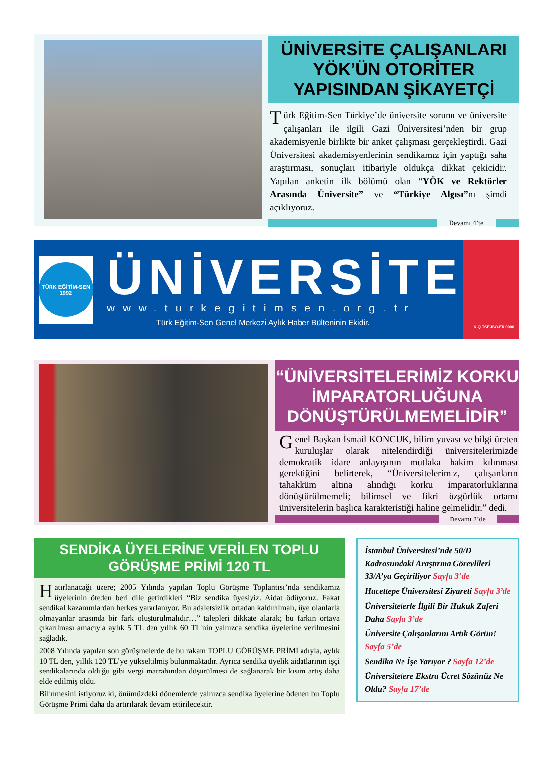ÜNİVERSİTE ÇALIŞANLARI YÖK’ÜN OTORİTER YAPISINDAN ŞİKAYETÇİ
Türk Eğitim-Sen Türkiye’de üniversite sorunu ve üniversite çalışanları ile ilgili Gazi Üniversitesi’nden bir grup akademisyenle birlikte bir anket çalışması gerçekleştirdi. Gazi Üniversitesi akademisyenlerinin sendikamız için yaptığı saha araştırması, sonuçları itibariyle oldukça dikkat çekicidir. Yapılan anketin ilk bölümü olan “YÖK ve Rektörler Arasında Üniversite” ve “Türkiye Algısı”nı şimdi açıklıyoruz.
Devamı 4’te
TÜRK EĞİTİM-SEN
1992
ÜNİVERSİTE
www.turkegitimsen.org.tr
Türk Eğitim-Sen Genel Merkezi Aylık Haber Bülteninin Ekidir.
K.Q TSE-ISO-EN 9000
“ÜNİVERSİTELERİMİZ KORKU İMPARATORLUĞUNA DÖNÜŞTÜRÜLMEMELİDİR”
Genel Başkan İsmail KONCUK, bilim yuvası ve bilgi üreten kuruluşlar olarak nitelendirdiği üniversitelerimizde demokratik idare anlayışının mutlaka hakim kılınması gerektiğini belirterek, “Üniversitelerimiz, çalışanların tahakküm altına alındığı korku imparatorluklarına dönüştürülmemeli; bilimsel ve fikri özgürlük ortamı üniversitelerin başlıca karakteristiği haline gelmelidir.” dedi.
Devamı 2’de
SENDİKA ÜYELERİNE VERİLEN TOPLU GÖRÜŞME PRİMİ 120 TL
Hatırlanacağı üzere; 2005 Yılında yapılan Toplu Görüşme Toplantısı’nda sendikamız üyelerinin öteden beri dile getirdikleri “Biz sendika üyesiyiz. Aidat ödüyoruz. Fakat sendikal kazanımlardan herkes yararlanıyor. Bu adaletsizlik ortadan kaldırılmalı, üye olanlarla olmayanlar arasında bir fark oluşturulmalıdır…” talepleri dikkate alarak; bu farkın ortaya çıkarılması amacıyla aylık 5 TL den yıllık 60 TL’nin yalnızca sendika üyelerine verilmesini sağladık.
2008 Yılında yapılan son görüşmelerde de bu rakam TOPLU GÖRÜŞME PRİMİ adıyla, aylık 10 TL den, yıllık 120 TL’ye yükseltilmiş bulunmaktadır. Ayrıca sendika üyelik aidatlarının işçi sendikalarında olduğu gibi vergi matrahından düşürülmesi de sağlanarak bir kısım artış daha elde edilmiş oldu.
Bilinmesini istiyoruz ki, önümüzdeki dönemlerde yalnızca sendika üyelerine ödenen bu Toplu Görüşme Primi daha da artırılarak devam ettirilecektir.
İstanbul Üniversitesi’nde 50/D Kadrosundaki Araştırma Görevlileri 33/A’ya Geçiriliyor Sayfa 3’de
Hacettepe Üniversitesi Ziyareti Sayfa 3’de
Üniversitelerle İlgili Bir Hukuk Zaferi Daha Sayfa 3’de
Üniversite Çalışanlarını Artık Görün! Sayfa 5’de
Sendika Ne İşe Yarıyor ? Sayfa 12’de
Üniversitelere Ekstra Ücret Sözünüz Ne Oldu? Sayfa 17’de